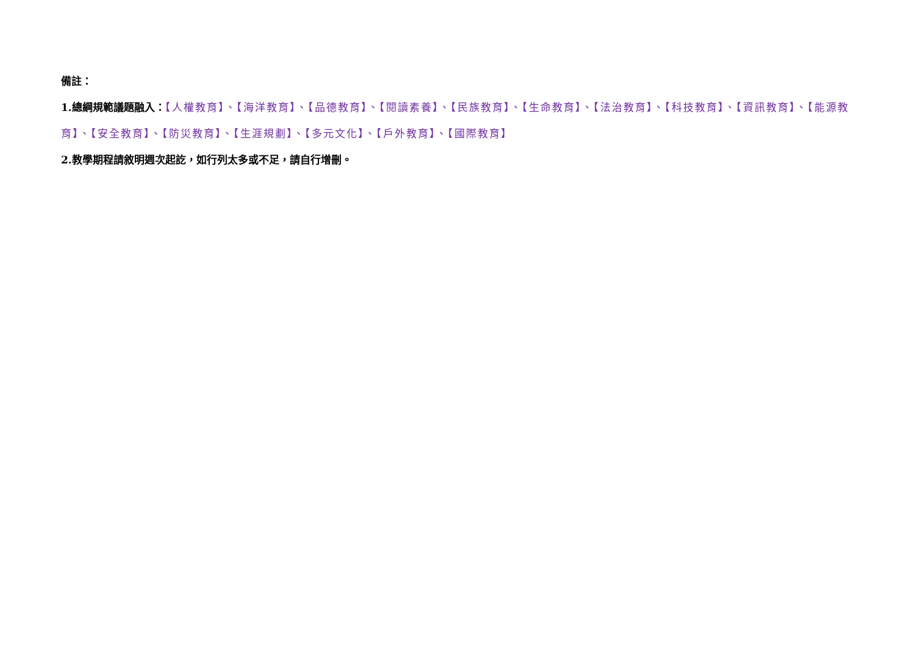備註：
1.總綱規範議題融入：【人權教育】、【海洋教育】、【品德教育】、【閱讀素養】、【民族教育】、【生命教育】、【法治教育】、【科技教育】、【資訊教育】、【能源教育】、【安全教育】、【防災教育】、【生涯規劃】、【多元文化】、【戶外教育】、【國際教育】
2.教學期程請敘明週次起訖，如行列太多或不足，請自行增刪。